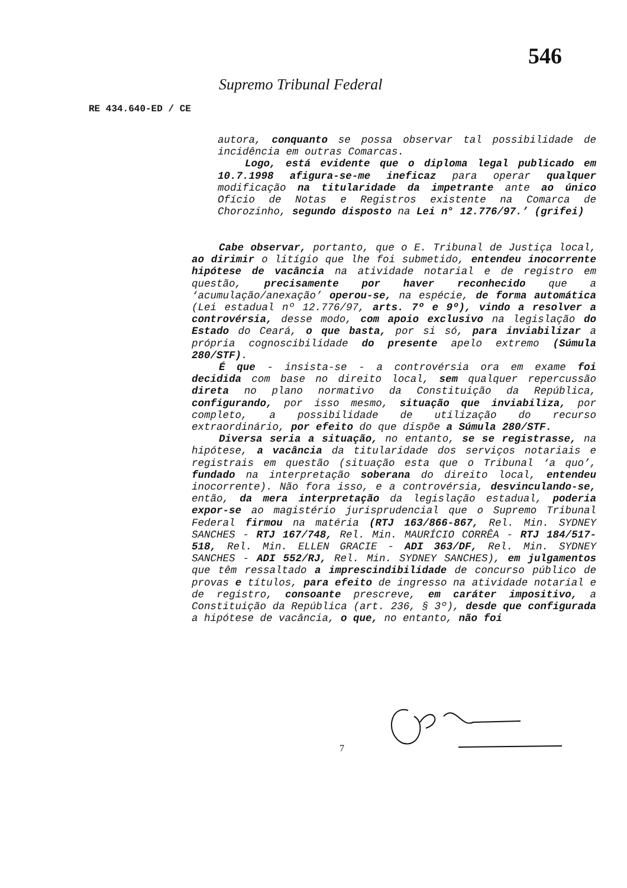546
Supremo Tribunal Federal
RE 434.640-ED / CE
autora, conquanto se possa observar tal possibilidade de incidência em outras Comarcas.
Logo, está evidente que o diploma legal publicado em 10.7.1998 afigura-se-me ineficaz para operar qualquer modificação na titularidade da impetrante ante ao único Ofício de Notas e Registros existente na Comarca de Chorozinho, segundo disposto na Lei n° 12.776/97.’ (grifei)
Cabe observar, portanto, que o E. Tribunal de Justiça local, ao dirimir o litígio que lhe foi submetido, entendeu inocorrente hipótese de vacância na atividade notarial e de registro em questão, precisamente por haver reconhecido que a ‘acumulação/anexação’ operou-se, na espécie, de forma automática (Lei estadual nº 12.776/97, arts. 7º e 9º), vindo a resolver a controvérsia, desse modo, com apoio exclusivo na legislação do Estado do Ceará, o que basta, por si só, para inviabilizar a própria cognoscibilidade do presente apelo extremo (Súmula 280/STF).
É que - insista-se - a controvérsia ora em exame foi decidida com base no direito local, sem qualquer repercussão direta no plano normativo da Constituição da República, configurando, por isso mesmo, situação que inviabiliza, por completo, a possibilidade de utilização do recurso extraordinário, por efeito do que dispõe a Súmula 280/STF.
Diversa seria a situação, no entanto, se se registrasse, na hipótese, a vacância da titularidade dos serviços notariais e registrais em questão (situação esta que o Tribunal ‘a quo’, fundado na interpretação soberana do direito local, entendeu inocorrente). Não fora isso, e a controvérsia, desvinculando-se, então, da mera interpretação da legislação estadual, poderia expor-se ao magistério jurisprudencial que o Supremo Tribunal Federal firmou na matéria (RTJ 163/866-867, Rel. Min. SYDNEY SANCHES - RTJ 167/748, Rel. Min. MAURÍCIO CORRÊA - RTJ 184/517-518, Rel. Min. ELLEN GRACIE - ADI 363/DF, Rel. Min. SYDNEY SANCHES - ADI 552/RJ, Rel. Min. SYDNEY SANCHES), em julgamentos que têm ressaltado a imprescindibilidade de concurso público de provas e títulos, para efeito de ingresso na atividade notarial e de registro, consoante prescreve, em caráter impositivo, a Constituição da República (art. 236, § 3º), desde que configurada a hipótese de vacância, o que, no entanto, não foi
7